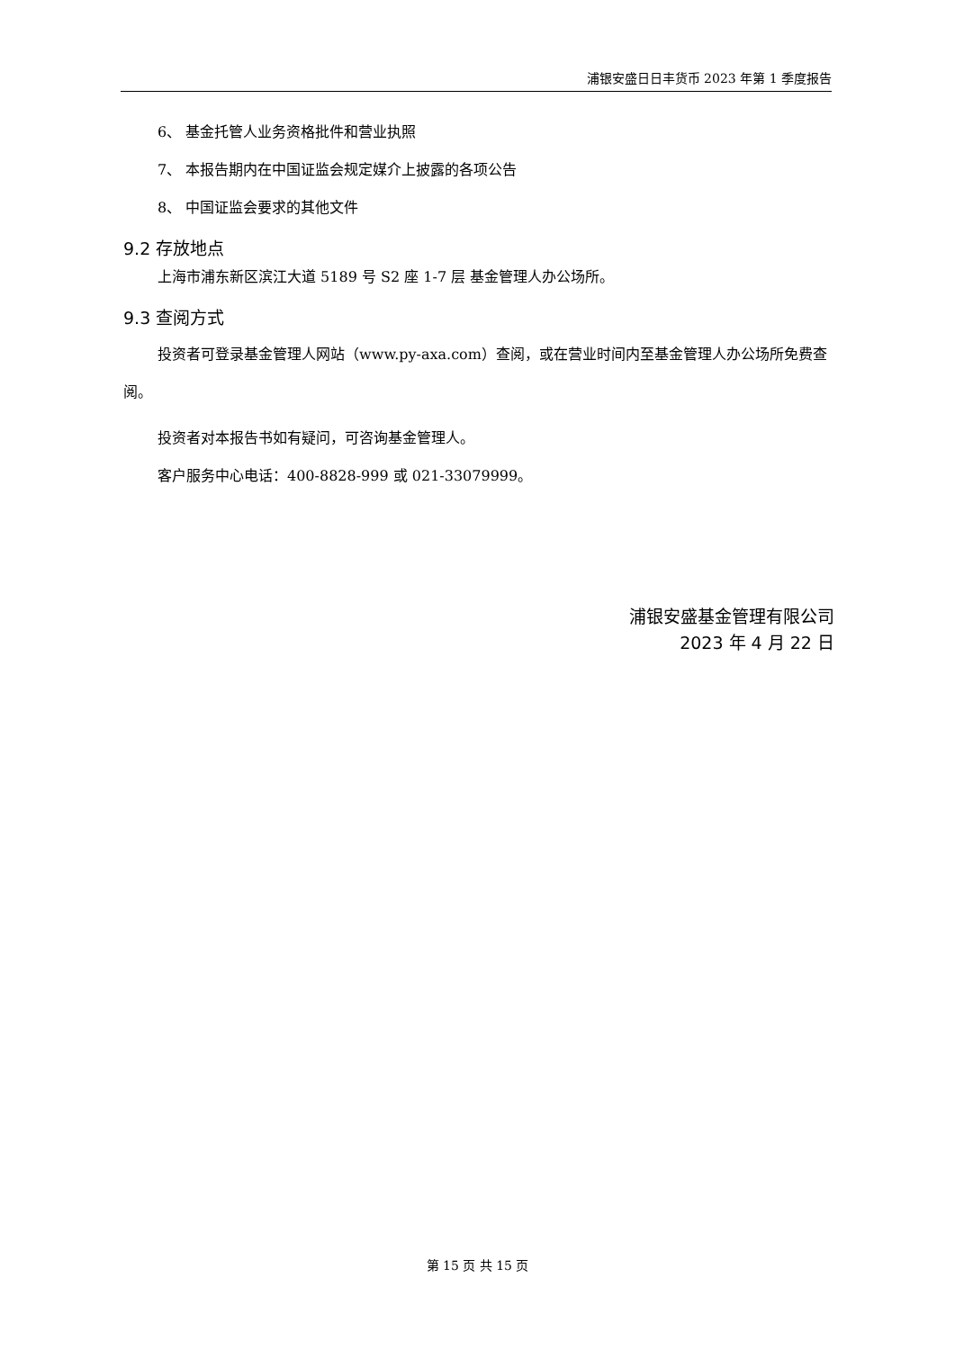浦银安盛日日丰货币 2023 年第 1 季度报告
6、 基金托管人业务资格批件和营业执照
7、 本报告期内在中国证监会规定媒介上披露的各项公告
8、 中国证监会要求的其他文件
9.2 存放地点
上海市浦东新区滨江大道 5189 号 S2 座 1-7 层 基金管理人办公场所。
9.3 查阅方式
投资者可登录基金管理人网站（www.py-axa.com）查阅，或在营业时间内至基金管理人办公场所免费查阅。
投资者对本报告书如有疑问，可咨询基金管理人。
客户服务中心电话：400-8828-999 或 021-33079999。
浦银安盛基金管理有限公司
2023 年 4 月 22 日
第 15 页 共 15 页